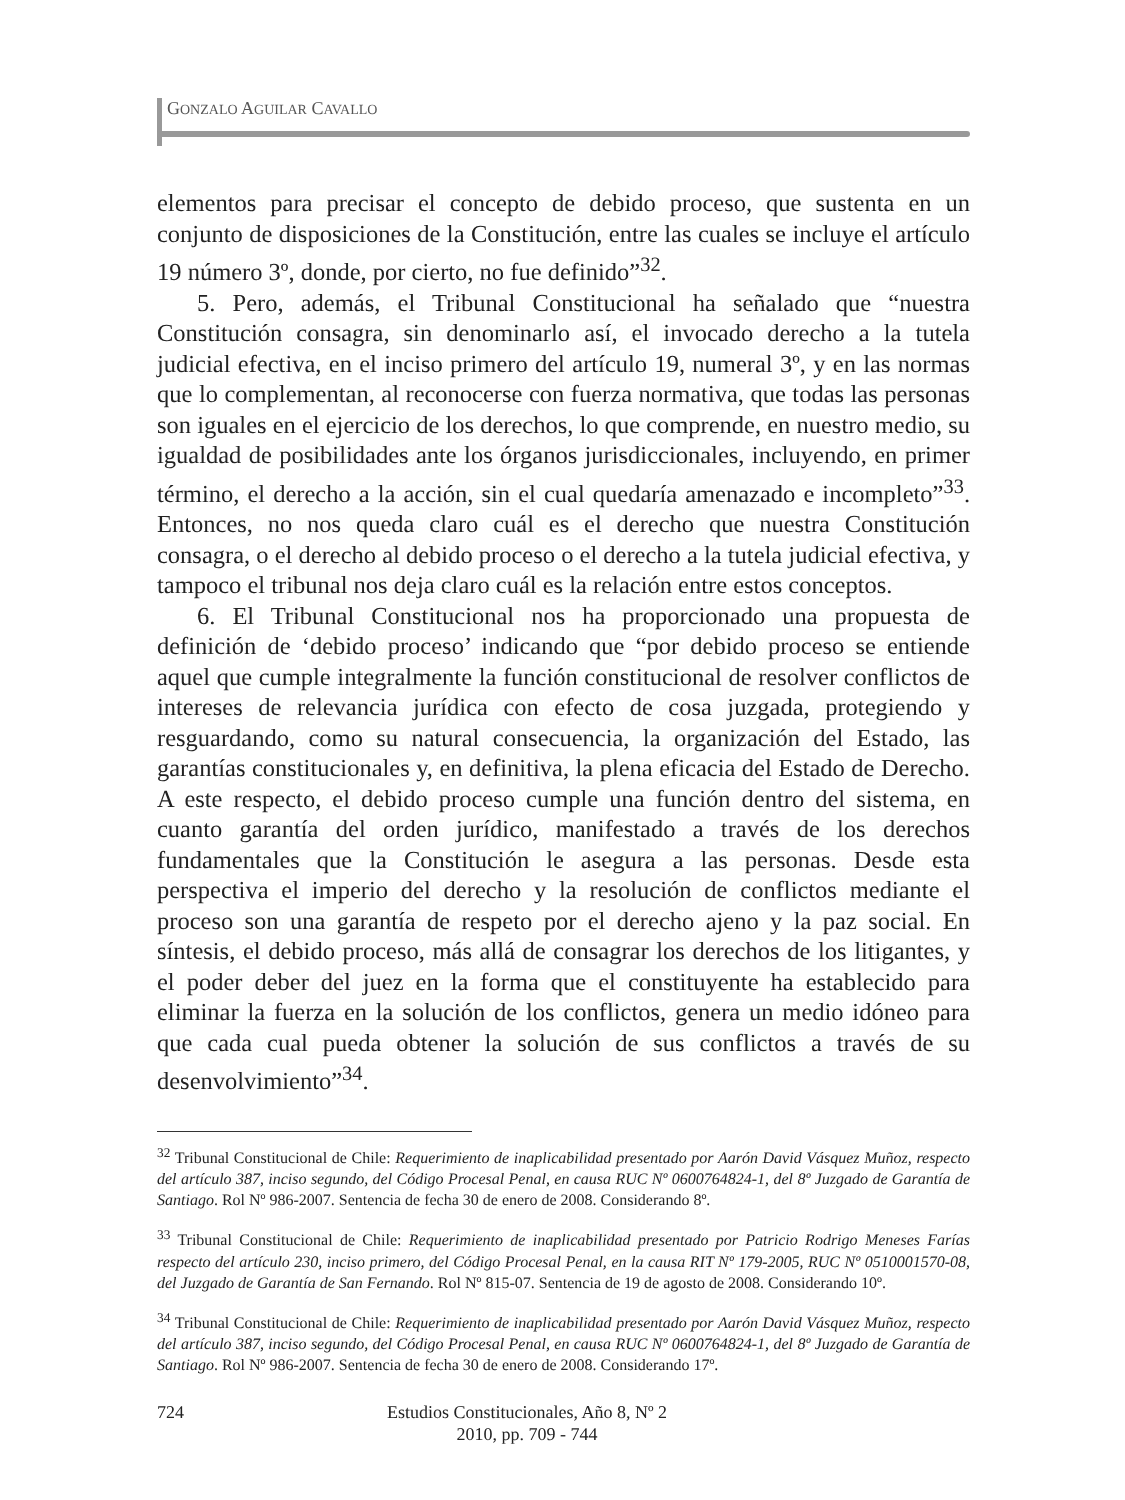GONZALO AGUILAR CAVALLO
elementos para precisar el concepto de debido proceso, que sustenta en un conjunto de disposiciones de la Constitución, entre las cuales se incluye el artículo 19 número 3º, donde, por cierto, no fue definido”<sup>32</sup>.
5. Pero, además, el Tribunal Constitucional ha señalado que “nuestra Constitución consagra, sin denominarlo así, el invocado derecho a la tutela judicial efectiva, en el inciso primero del artículo 19, numeral 3º, y en las normas que lo complementan, al reconocerse con fuerza normativa, que todas las personas son iguales en el ejercicio de los derechos, lo que comprende, en nuestro medio, su igualdad de posibilidades ante los órganos jurisdiccionales, incluyendo, en primer término, el derecho a la acción, sin el cual quedaría amenazado e incompleto”<sup>33</sup>. Entonces, no nos queda claro cuál es el derecho que nuestra Constitución consagra, o el derecho al debido proceso o el derecho a la tutela judicial efectiva, y tampoco el tribunal nos deja claro cuál es la relación entre estos conceptos.
6. El Tribunal Constitucional nos ha proporcionado una propuesta de definición de ‘debido proceso’ indicando que “por debido proceso se entiende aquel que cumple integralmente la función constitucional de resolver conflictos de intereses de relevancia jurídica con efecto de cosa juzgada, protegiendo y resguardando, como su natural consecuencia, la organización del Estado, las garantías constitucionales y, en definitiva, la plena eficacia del Estado de Derecho. A este respecto, el debido proceso cumple una función dentro del sistema, en cuanto garantía del orden jurídico, manifestado a través de los derechos fundamentales que la Constitución le asegura a las personas. Desde esta perspectiva el imperio del derecho y la resolución de conflictos mediante el proceso son una garantía de respeto por el derecho ajeno y la paz social. En síntesis, el debido proceso, más allá de consagrar los derechos de los litigantes, y el poder deber del juez en la forma que el constituyente ha establecido para eliminar la fuerza en la solución de los conflictos, genera un medio idóneo para que cada cual pueda obtener la solución de sus conflictos a través de su desenvolvimiento”<sup>34</sup>.
<sup>32</sup> Tribunal Constitucional de Chile: Requerimiento de inaplicabilidad presentado por Aarón David Vásquez Muñoz, respecto del artículo 387, inciso segundo, del Código Procesal Penal, en causa RUC Nº 0600764824-1, del 8º Juzgado de Garantía de Santiago. Rol Nº 986-2007. Sentencia de fecha 30 de enero de 2008. Considerando 8º.
<sup>33</sup> Tribunal Constitucional de Chile: Requerimiento de inaplicabilidad presentado por Patricio Rodrigo Meneses Farías respecto del artículo 230, inciso primero, del Código Procesal Penal, en la causa RIT Nº 179-2005, RUC Nº 0510001570-08, del Juzgado de Garantía de San Fernando. Rol Nº 815-07. Sentencia de 19 de agosto de 2008. Considerando 10º.
<sup>34</sup> Tribunal Constitucional de Chile: Requerimiento de inaplicabilidad presentado por Aarón David Vásquez Muñoz, respecto del artículo 387, inciso segundo, del Código Procesal Penal, en causa RUC Nº 0600764824-1, del 8º Juzgado de Garantía de Santiago. Rol Nº 986-2007. Sentencia de fecha 30 de enero de 2008. Considerando 17º.
724 Estudios Constitucionales, Año 8, Nº 2
2010, pp. 709 - 744